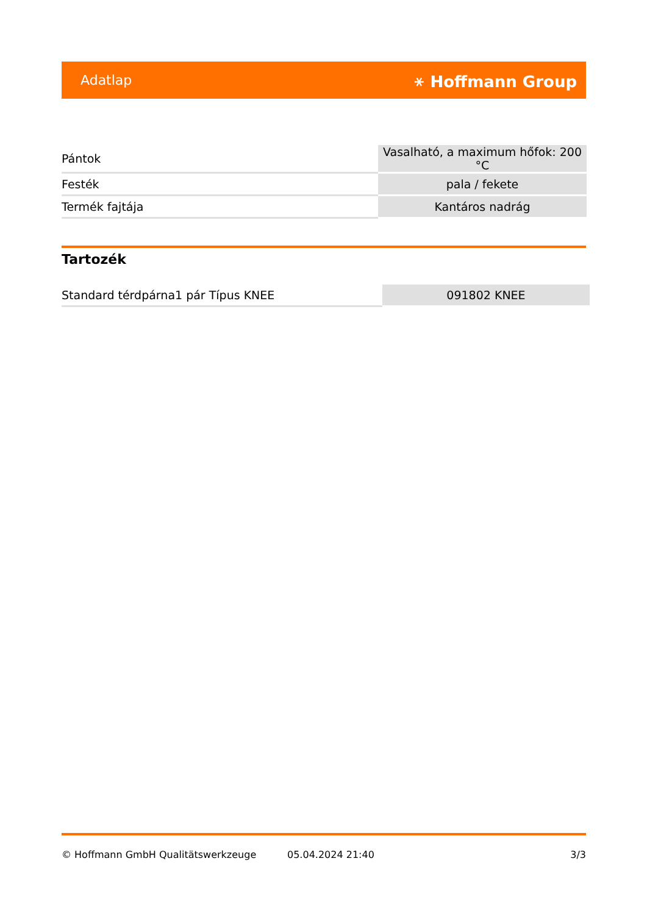Adatlap ⚹ Hoffmann Group
| Pántok | Vasalható, a maximum hőfok: 200 °C |
| Festék | pala / fekete |
| Termék fajtája | Kantáros nadrág |
Tartozék
| Standard térdpárna1 pár Típus KNEE | 091802 KNEE |
© Hoffmann GmbH Qualitätswerkzeuge 05.04.2024 21:40 3/3